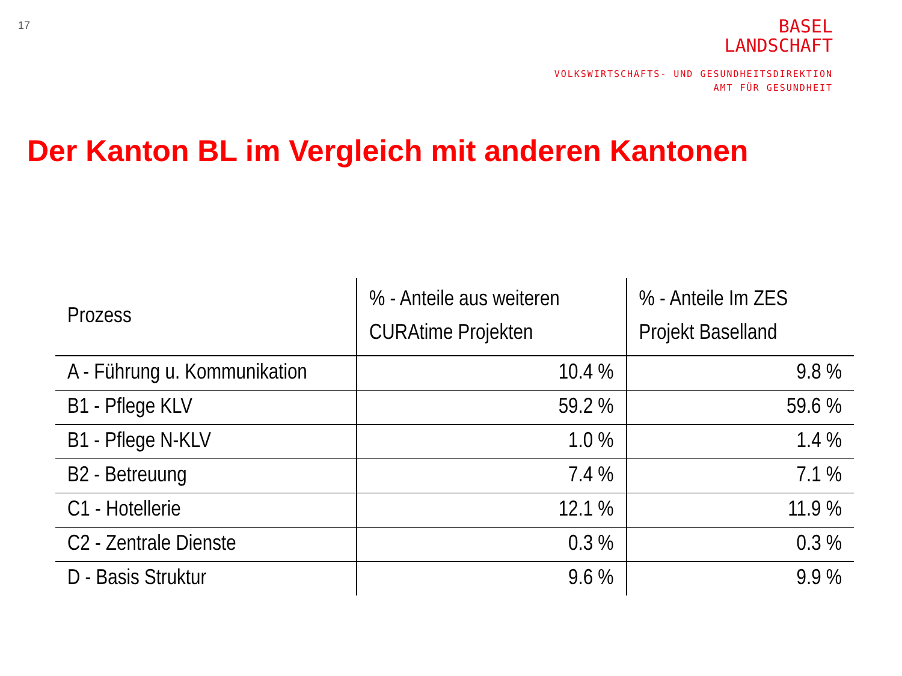17
BASEL
LANDSCHAFT
VOLKSWIRTSCHAFTS- UND GESUNDHEITSDIREKTION
AMT FÜR GESUNDHEIT
Der Kanton BL im Vergleich mit anderen Kantonen
| Prozess | % - Anteile aus weiteren CURAtime Projekten | % - Anteile Im ZES Projekt Baselland |
| --- | --- | --- |
| A - Führung u. Kommunikation | 10.4 % | 9.8 % |
| B1 - Pflege KLV | 59.2 % | 59.6 % |
| B1 - Pflege N-KLV | 1.0 % | 1.4 % |
| B2 - Betreuung | 7.4 % | 7.1 % |
| C1 - Hotellerie | 12.1 % | 11.9 % |
| C2 - Zentrale Dienste | 0.3 % | 0.3 % |
| D - Basis Struktur | 9.6 % | 9.9 % |